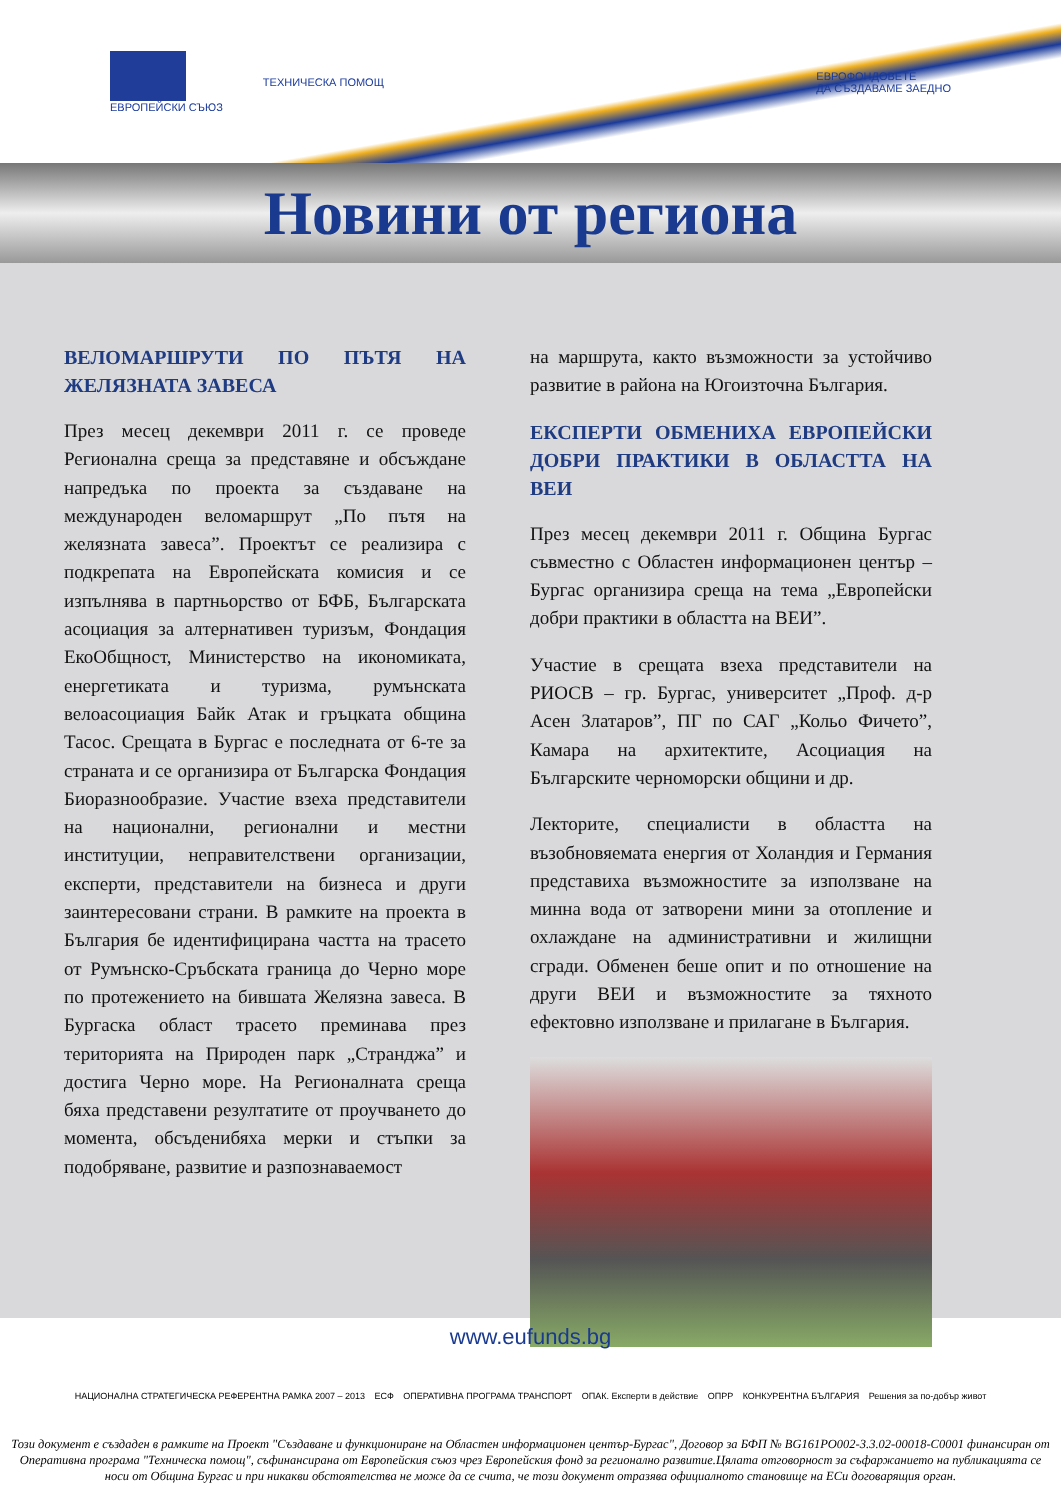ЕВРОПЕЙСКИ СЪЮЗ ТЕХНИЧЕСКА ПОМОЩ
ЕВРОФОНДОВЕТЕ
ДА СЪЗДАВАМЕ ЗАЕДНО
Новини от региона
ВЕЛОМАРШРУТИ ПО ПЪТЯ НА ЖЕЛЯЗНАТА ЗАВЕСА
През месец декември 2011 г. се проведе Регионална среща за представяне и обсъждане напредъка по проекта за създаване на международен веломаршрут „По пътя на желязната завеса”. Проектът се реализира с подкрепата на Европейската комисия и се изпълнява в партньорство от БФБ, Българската асоциация за алтернативен туризъм, Фондация ЕкоОбщност, Министерство на икономиката, енергетиката и туризма, румънската велоасоциация Байк Атак и гръцката община Тасос. Срещата в Бургас е последната от 6-те за страната и се организира от Българска Фондация Биоразнообразие. Участие взеха представители на национални, регионални и местни институции, неправителствени организации, експерти, представители на бизнеса и други заинтересовани страни. В рамките на проекта в България бе идентифицирана частта на трасето от Румънско-Сръбската граница до Черно море по протежението на бившата Желязна завеса. В Бургаска област трасето преминава през територията на Природен парк „Странджа” и достига Черно море. На Регионалната среща бяха представени резултатите от проучването до момента, обсъденибяха мерки и стъпки за подобряване, развитие и разпознаваемост
на маршрута, както възможности за устойчиво развитие в района на Югоизточна България.
ЕКСПЕРТИ ОБМЕНИХА ЕВРОПЕЙСКИ ДОБРИ ПРАКТИКИ В ОБЛАСТТА НА ВЕИ
През месец декември 2011 г. Община Бургас съвместно с Областен информационен център – Бургас организира среща на тема „Европейски добри практики в областта на ВЕИ”.
Участие в срещата взеха представители на РИОСВ – гр. Бургас, университет „Проф. д-р Асен Златаров”, ПГ по САГ „Кольо Фичето”, Камара на архитектите, Асоциация на Българските черноморски общини и др.
Лекторите, специалисти в областта на възобновяемата енергия от Холандия и Германия представиха възможностите за използване на минна вода от затворени мини за отопление и охлаждане на административни и жилищни сгради. Обменен беше опит и по отношение на други ВЕИ и възможностите за тяхното ефектовно използване и прилагане в България.
www.eufunds.bg
НАЦИОНАЛНА СТРАТЕГИЧЕСКА РЕФЕРЕНТНА РАМКА 2007 – 2013 ЕСФ ОПЕРАТИВНА ПРОГРАМА ТРАНСПОРТ ОПАК. Експерти в действие ОПРР КОНКУРЕНТНА БЪЛГАРИЯ Решения за по-добър живот
Този документ е създаден в рамките на Проект "Създаване и функциониране на Областен информационен център-Бургас", Договор за БФП № BG161PO002-3.3.02-00018-C0001 финансиран от Оперативна програма "Техническа помощ", съфинансирана от Европейския съюз чрез Европейския фонд за регионално развитие.Цялата отговорност за съфаржанието на публикацията се носи от Община Бургас и при никакви обстоятелства не може да се счита, че този документ отразява официалното становище на ЕСи договарящия орган.